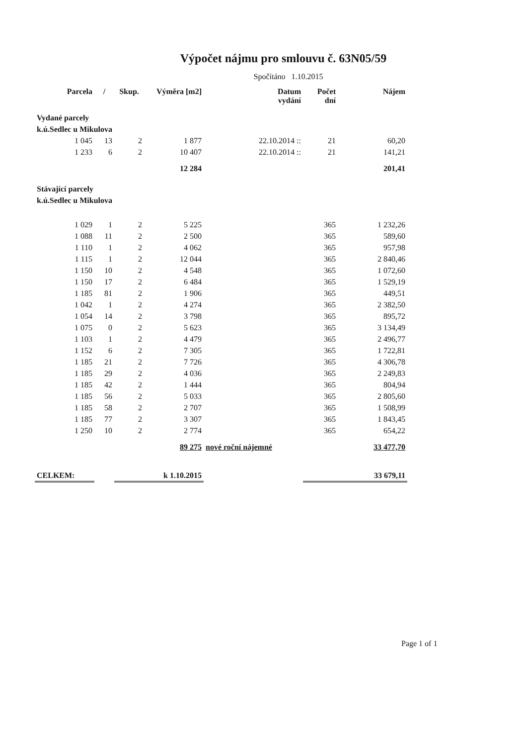Výpočet nájmu pro smlouvu č. 63N05/59
Spočítáno 1.10.2015
| Parcela | / | Skup. | Výměra [m2] | Datum vydání | Počet dní | Nájem |
| --- | --- | --- | --- | --- | --- | --- |
| Vydané parcely | | | | | | |
| k.ú.Sedlec u Mikulova | | | | | | |
| 1 045 | 13 | 2 | 1 877 | 22.10.2014 :: | 21 | 60,20 |
| 1 233 | 6 | 2 | 10 407 | 22.10.2014 :: | 21 | 141,21 |
| | | | 12 284 | | | 201,41 |
| Stávající parcely | | | | | | |
| k.ú.Sedlec u Mikulova | | | | | | |
| 1 029 | 1 | 2 | 5 225 | | 365 | 1 232,26 |
| 1 088 | 11 | 2 | 2 500 | | 365 | 589,60 |
| 1 110 | 1 | 2 | 4 062 | | 365 | 957,98 |
| 1 115 | 1 | 2 | 12 044 | | 365 | 2 840,46 |
| 1 150 | 10 | 2 | 4 548 | | 365 | 1 072,60 |
| 1 150 | 17 | 2 | 6 484 | | 365 | 1 529,19 |
| 1 185 | 81 | 2 | 1 906 | | 365 | 449,51 |
| 1 042 | 1 | 2 | 4 274 | | 365 | 2 382,50 |
| 1 054 | 14 | 2 | 3 798 | | 365 | 895,72 |
| 1 075 | 0 | 2 | 5 623 | | 365 | 3 134,49 |
| 1 103 | 1 | 2 | 4 479 | | 365 | 2 496,77 |
| 1 152 | 6 | 2 | 7 305 | | 365 | 1 722,81 |
| 1 185 | 21 | 2 | 7 726 | | 365 | 4 306,78 |
| 1 185 | 29 | 2 | 4 036 | | 365 | 2 249,83 |
| 1 185 | 42 | 2 | 1 444 | | 365 | 804,94 |
| 1 185 | 56 | 2 | 5 033 | | 365 | 2 805,60 |
| 1 185 | 58 | 2 | 2 707 | | 365 | 1 508,99 |
| 1 185 | 77 | 2 | 3 307 | | 365 | 1 843,45 |
| 1 250 | 10 | 2 | 2 774 | | 365 | 654,22 |
| | | | 89 275 | nové roční nájemné | | 33 477,70 |
| CELKEM: | | | k 1.10.2015 | | | 33 679,11 |
Page 1 of 1